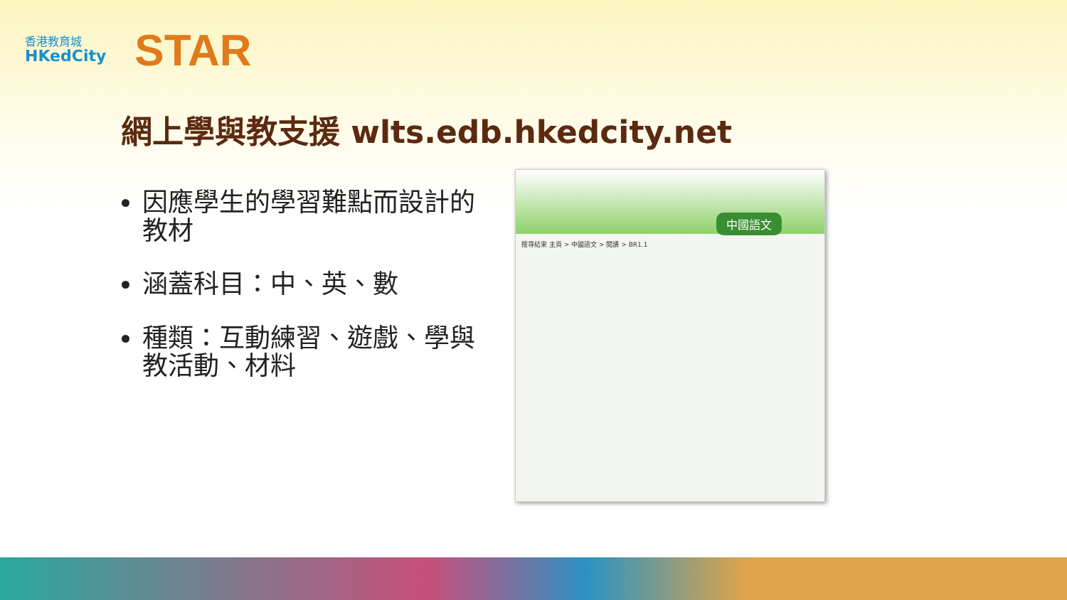香港教育城
HKedCity
STAR
網上學與教支援 wlts.edb.hkedcity.net
因應學生的學習難點而設計的教材
涵蓋科目：中、英、數
種類：互動練習、遊戲、學與教活動、材料
中國語文
搜尋結果 主頁 > 中國語文 > 閱讀 > BR1.1